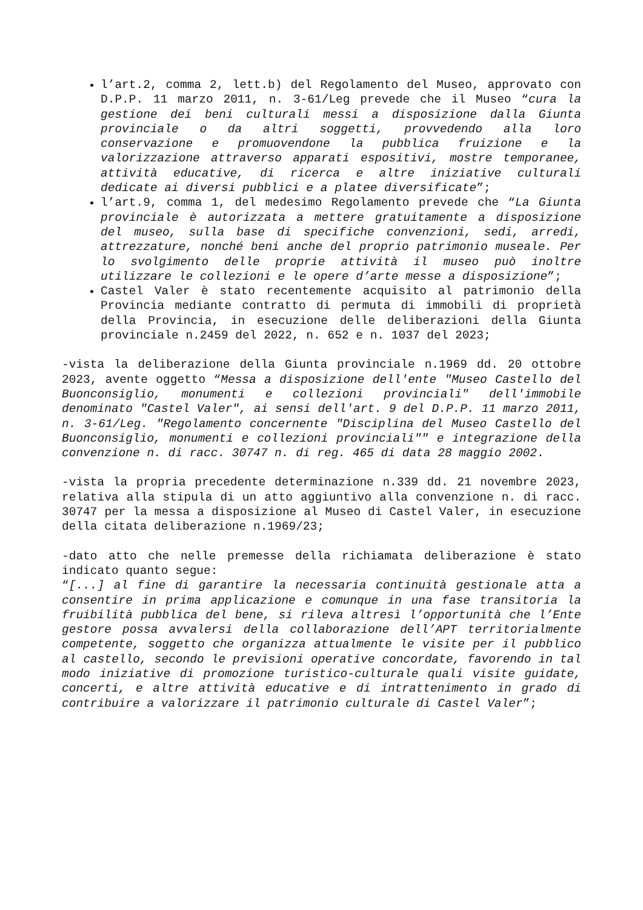l’art.2, comma 2, lett.b) del Regolamento del Museo, approvato con D.P.P. 11 marzo 2011, n. 3-61/Leg prevede che il Museo “cura la gestione dei beni culturali messi a disposizione dalla Giunta provinciale o da altri soggetti, provvedendo alla loro conservazione e promuovendone la pubblica fruizione e la valorizzazione attraverso apparati espositivi, mostre temporanee, attività educative, di ricerca e altre iniziative culturali dedicate ai diversi pubblici e a platee diversificate”;
l’art.9, comma 1, del medesimo Regolamento prevede che “La Giunta provinciale è autorizzata a mettere gratuitamente a disposizione del museo, sulla base di specifiche convenzioni, sedi, arredi, attrezzature, nonché beni anche del proprio patrimonio museale. Per lo svolgimento delle proprie attività il museo può inoltre utilizzare le collezioni e le opere d’arte messe a disposizione”;
Castel Valer è stato recentemente acquisito al patrimonio della Provincia mediante contratto di permuta di immobili di proprietà della Provincia, in esecuzione delle deliberazioni della Giunta provinciale n.2459 del 2022, n. 652 e n. 1037 del 2023;
-vista la deliberazione della Giunta provinciale n.1969 dd. 20 ottobre 2023, avente oggetto “Messa a disposizione dell'ente "Museo Castello del Buonconsiglio, monumenti e collezioni provinciali" dell'immobile denominato "Castel Valer", ai sensi dell'art. 9 del D.P.P. 11 marzo 2011, n. 3-61/Leg. "Regolamento concernente "Disciplina del Museo Castello del Buonconsiglio, monumenti e collezioni provinciali"" e integrazione della convenzione n. di racc. 30747 n. di reg. 465 di data 28 maggio 2002.
-vista la propria precedente determinazione n.339 dd. 21 novembre 2023, relativa alla stipula di un atto aggiuntivo alla convenzione n. di racc. 30747 per la messa a disposizione al Museo di Castel Valer, in esecuzione della citata deliberazione n.1969/23;
-dato atto che nelle premesse della richiamata deliberazione è stato indicato quanto segue:
“[...] al fine di garantire la necessaria continuità gestionale atta a consentire in prima applicazione e comunque in una fase transitoria la fruibilità pubblica del bene, si rileva altresì l’opportunità che l’Ente gestore possa avvalersi della collaborazione dell’APT territorialmente competente, soggetto che organizza attualmente le visite per il pubblico al castello, secondo le previsioni operative concordate, favorendo in tal modo iniziative di promozione turistico-culturale quali visite guidate, concerti, e altre attività educative e di intrattenimento in grado di contribuire a valorizzare il patrimonio culturale di Castel Valer”;